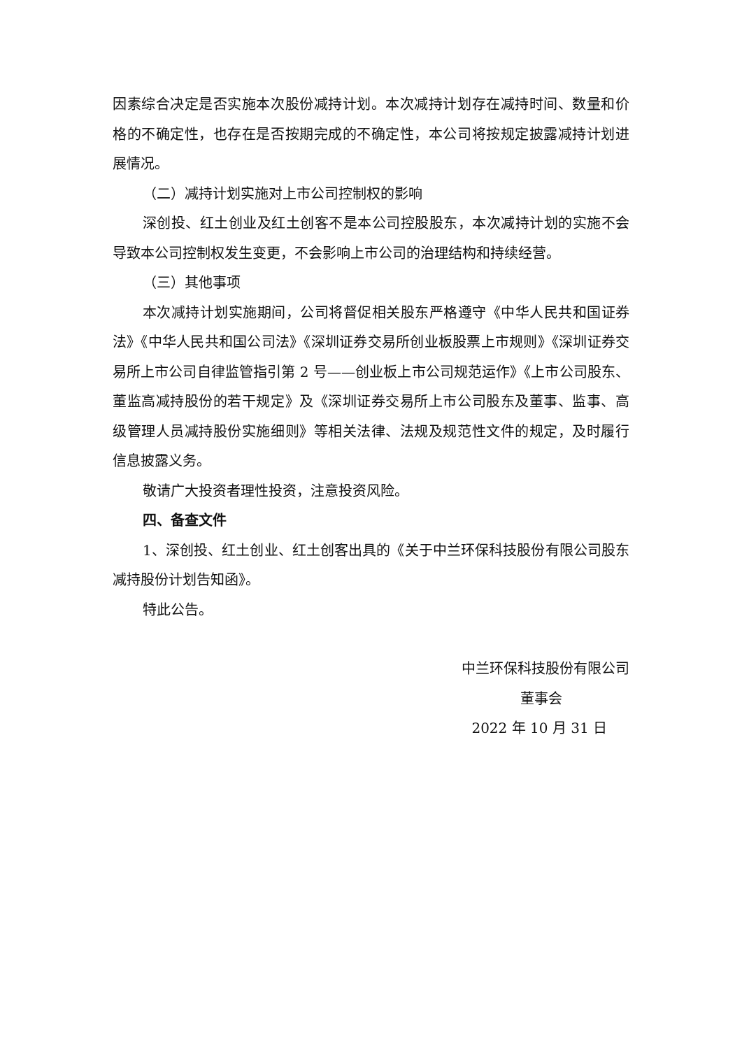因素综合决定是否实施本次股份减持计划。本次减持计划存在减持时间、数量和价格的不确定性，也存在是否按期完成的不确定性，本公司将按规定披露减持计划进展情况。
（二）减持计划实施对上市公司控制权的影响
深创投、红土创业及红土创客不是本公司控股股东，本次减持计划的实施不会导致本公司控制权发生变更，不会影响上市公司的治理结构和持续经营。
（三）其他事项
本次减持计划实施期间，公司将督促相关股东严格遵守《中华人民共和国证券法》《中华人民共和国公司法》《深圳证券交易所创业板股票上市规则》《深圳证券交易所上市公司自律监管指引第 2 号——创业板上市公司规范运作》《上市公司股东、董监高减持股份的若干规定》及《深圳证券交易所上市公司股东及董事、监事、高级管理人员减持股份实施细则》等相关法律、法规及规范性文件的规定，及时履行信息披露义务。
敬请广大投资者理性投资，注意投资风险。
四、备查文件
1、深创投、红土创业、红土创客出具的《关于中兰环保科技股份有限公司股东减持股份计划告知函》。
特此公告。
中兰环保科技股份有限公司
董事会
2022 年 10 月 31 日